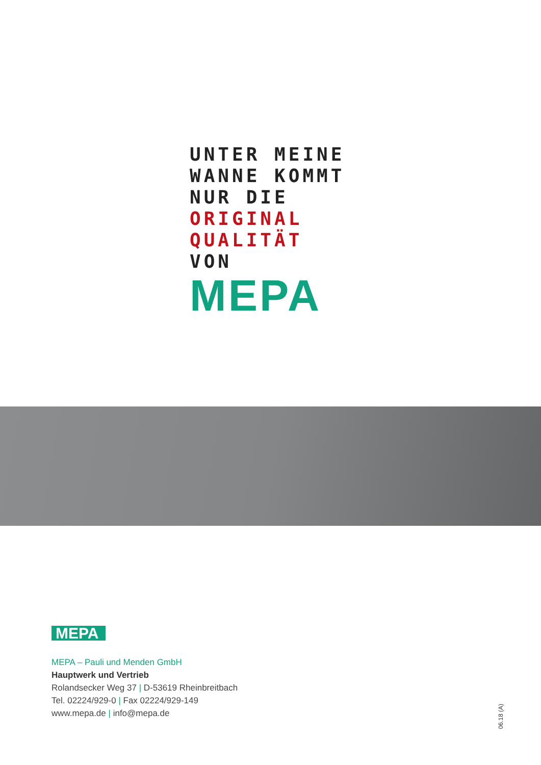UNTER MEINE
WANNE KOMMT
NUR DIE ORIGINAL
QUALITÄT VON
MEPA
MEPA
MEPA – Pauli und Menden GmbH
Hauptwerk und Vertrieb
Rolandsecker Weg 37 | D-53619 Rheinbreitbach
Tel. 02224/929-0 | Fax 02224/929-149
www.mepa.de | info@mepa.de
06.18 (A)